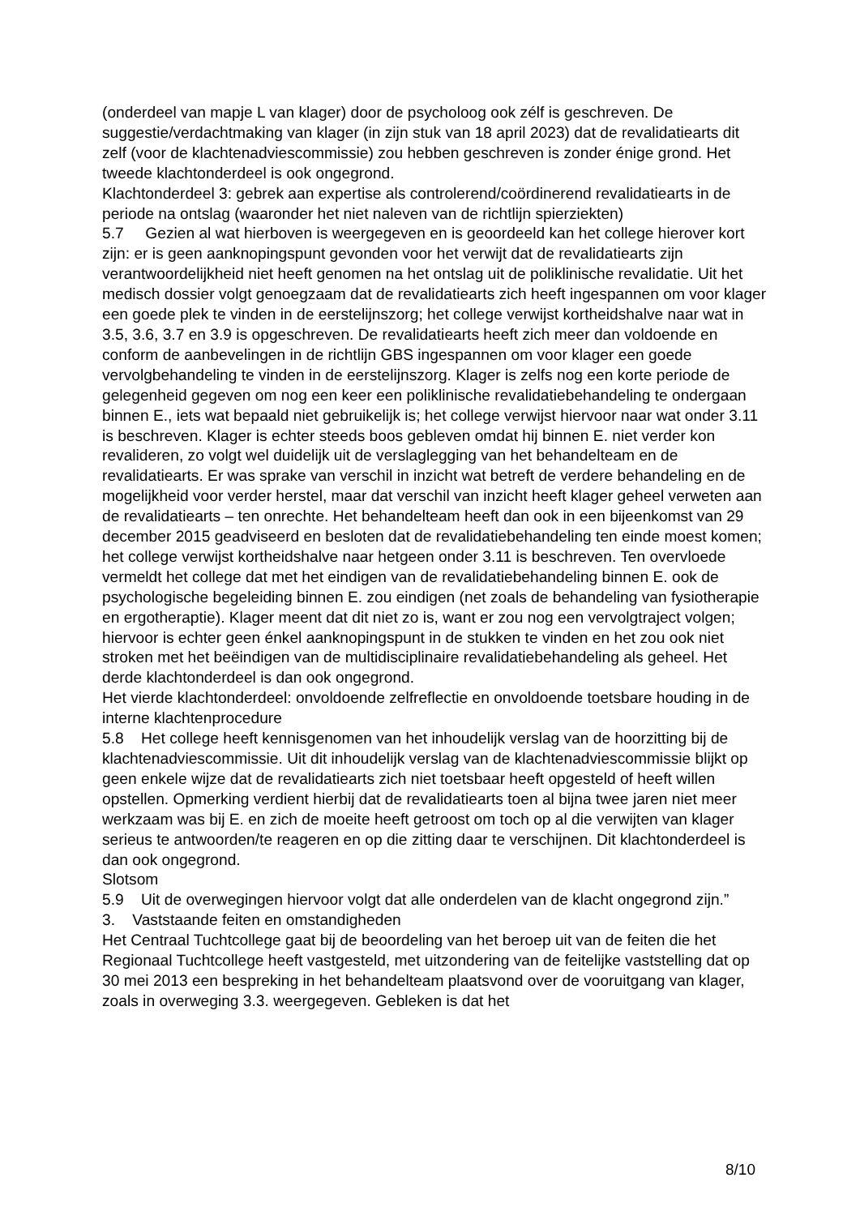(onderdeel van mapje L van klager) door de psycholoog ook zélf is geschreven. De suggestie/verdachtmaking van klager (in zijn stuk van 18 april 2023) dat de revalidatiearts dit zelf (voor de klachtenadviescommissie) zou hebben geschreven is zonder énige grond. Het tweede klachtonderdeel is ook ongegrond.
Klachtonderdeel 3: gebrek aan expertise als controlerend/coördinerend revalidatiearts in de periode na ontslag (waaronder het niet naleven van de richtlijn spierziekten)
5.7 Gezien al wat hierboven is weergegeven en is geoordeeld kan het college hierover kort zijn: er is geen aanknopingspunt gevonden voor het verwijt dat de revalidatiearts zijn verantwoordelijkheid niet heeft genomen na het ontslag uit de poliklinische revalidatie. Uit het medisch dossier volgt genoegzaam dat de revalidatiearts zich heeft ingespannen om voor klager een goede plek te vinden in de eerstelijnszorg; het college verwijst kortheidshalve naar wat in 3.5, 3.6, 3.7 en 3.9 is opgeschreven. De revalidatiearts heeft zich meer dan voldoende en conform de aanbevelingen in de richtlijn GBS ingespannen om voor klager een goede vervolgbehandeling te vinden in de eerstelijnszorg. Klager is zelfs nog een korte periode de gelegenheid gegeven om nog een keer een poliklinische revalidatiebehandeling te ondergaan binnen E., iets wat bepaald niet gebruikelijk is; het college verwijst hiervoor naar wat onder 3.11 is beschreven. Klager is echter steeds boos gebleven omdat hij binnen E. niet verder kon revalideren, zo volgt wel duidelijk uit de verslaglegging van het behandelteam en de revalidatiearts. Er was sprake van verschil in inzicht wat betreft de verdere behandeling en de mogelijkheid voor verder herstel, maar dat verschil van inzicht heeft klager geheel verweten aan de revalidatiearts – ten onrechte. Het behandelteam heeft dan ook in een bijeenkomst van 29 december 2015 geadviseerd en besloten dat de revalidatiebehandeling ten einde moest komen; het college verwijst kortheidshalve naar hetgeen onder 3.11 is beschreven. Ten overvloede vermeldt het college dat met het eindigen van de revalidatiebehandeling binnen E. ook de psychologische begeleiding binnen E. zou eindigen (net zoals de behandeling van fysiotherapie en ergotheraptie). Klager meent dat dit niet zo is, want er zou nog een vervolgtraject volgen; hiervoor is echter geen énkel aanknopingspunt in de stukken te vinden en het zou ook niet stroken met het beëindigen van de multidisciplinaire revalidatiebehandeling als geheel. Het derde klachtonderdeel is dan ook ongegrond.
Het vierde klachtonderdeel: onvoldoende zelfreflectie en onvoldoende toetsbare houding in de interne klachtenprocedure
5.8 Het college heeft kennisgenomen van het inhoudelijk verslag van de hoorzitting bij de klachtenadviescommissie. Uit dit inhoudelijk verslag van de klachtenadviescommissie blijkt op geen enkele wijze dat de revalidatiearts zich niet toetsbaar heeft opgesteld of heeft willen opstellen. Opmerking verdient hierbij dat de revalidatiearts toen al bijna twee jaren niet meer werkzaam was bij E. en zich de moeite heeft getroost om toch op al die verwijten van klager serieus te antwoorden/te reageren en op die zitting daar te verschijnen. Dit klachtonderdeel is dan ook ongegrond.
Slotsom
5.9 Uit de overwegingen hiervoor volgt dat alle onderdelen van de klacht ongegrond zijn.”
3. Vaststaande feiten en omstandigheden
Het Centraal Tuchtcollege gaat bij de beoordeling van het beroep uit van de feiten die het Regionaal Tuchtcollege heeft vastgesteld, met uitzondering van de feitelijke vaststelling dat op 30 mei 2013 een bespreking in het behandelteam plaatsvond over de vooruitgang van klager, zoals in overweging 3.3. weergegeven. Gebleken is dat het
8/10